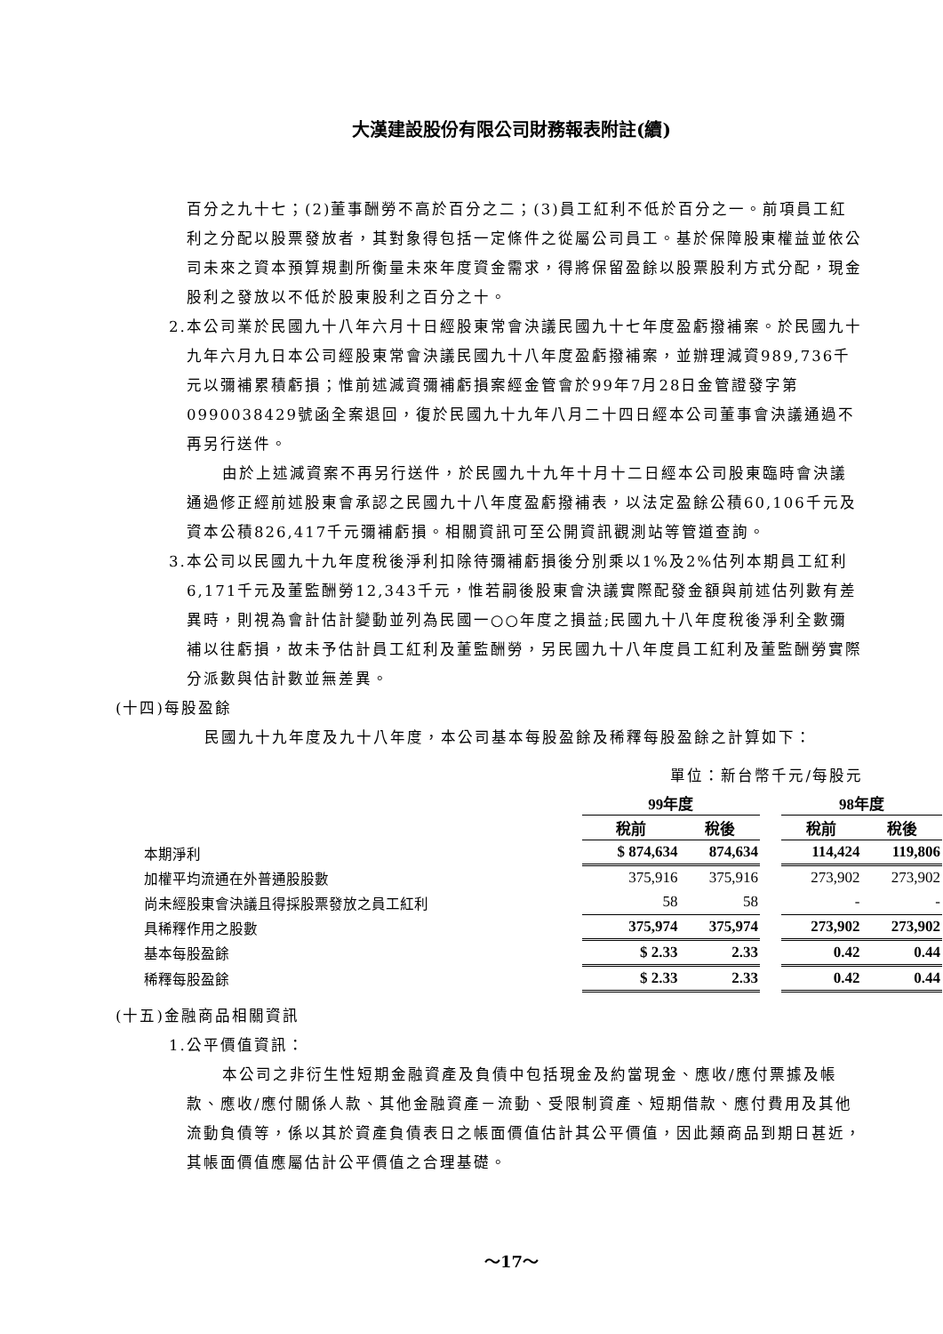大漢建設股份有限公司財務報表附註(續)
百分之九十七；(2)董事酬勞不高於百分之二；(3)員工紅利不低於百分之一。前項員工紅利之分配以股票發放者，其對象得包括一定條件之從屬公司員工。基於保障股東權益並依公司未來之資本預算規劃所衡量未來年度資金需求，得將保留盈餘以股票股利方式分配，現金股利之發放以不低於股東股利之百分之十。
2.本公司業於民國九十八年六月十日經股東常會決議民國九十七年度盈虧撥補案。於民國九十九年六月九日本公司經股東常會決議民國九十八年度盈虧撥補案，並辦理減資989,736千元以彌補累積虧損；惟前述減資彌補虧損案經金管會於99年7月28日金管證發字第0990038429號函全案退回，復於民國九十九年八月二十四日經本公司董事會決議通過不再另行送件。
由於上述減資案不再另行送件，於民國九十九年十月十二日經本公司股東臨時會決議通過修正經前述股東會承認之民國九十八年度盈虧撥補表，以法定盈餘公積60,106千元及資本公積826,417千元彌補虧損。相關資訊可至公開資訊觀測站等管道查詢。
3.本公司以民國九十九年度稅後淨利扣除待彌補虧損後分別乘以1%及2%估列本期員工紅利6,171千元及董監酬勞12,343千元，惟若嗣後股東會決議實際配發金額與前述估列數有差異時，則視為會計估計變動並列為民國一○○年度之損益;民國九十八年度稅後淨利全數彌補以往虧損，故未予估計員工紅利及董監酬勞，另民國九十八年度員工紅利及董監酬勞實際分派數與估計數並無差異。
(十四)每股盈餘
民國九十九年度及九十八年度，本公司基本每股盈餘及稀釋每股盈餘之計算如下：
單位：新台幣千元/每股元
| | 99年度 | | | 98年度 | |
| | 稅前 | 稅後 | | 稅前 | 稅後 |
| 本期淨利 | $ 874,634 | 874,634 | | 114,424 | 119,806 |
| 加權平均流通在外普通股股數 | 375,916 | 375,916 | | 273,902 | 273,902 |
| 尚未經股東會決議且得採股票發放之員工紅利 | 58 | 58 | | - | - |
| 具稀釋作用之股數 | 375,974 | 375,974 | | 273,902 | 273,902 |
| 基本每股盈餘 | $ 2.33 | 2.33 | | 0.42 | 0.44 |
| 稀釋每股盈餘 | $ 2.33 | 2.33 | | 0.42 | 0.44 |
(十五)金融商品相關資訊
1.公平價值資訊：
本公司之非衍生性短期金融資產及負債中包括現金及約當現金、應收/應付票據及帳款、應收/應付關係人款、其他金融資產－流動、受限制資產、短期借款、應付費用及其他流動負債等，係以其於資產負債表日之帳面價值估計其公平價值，因此類商品到期日甚近，其帳面價值應屬估計公平價值之合理基礎。
～17～